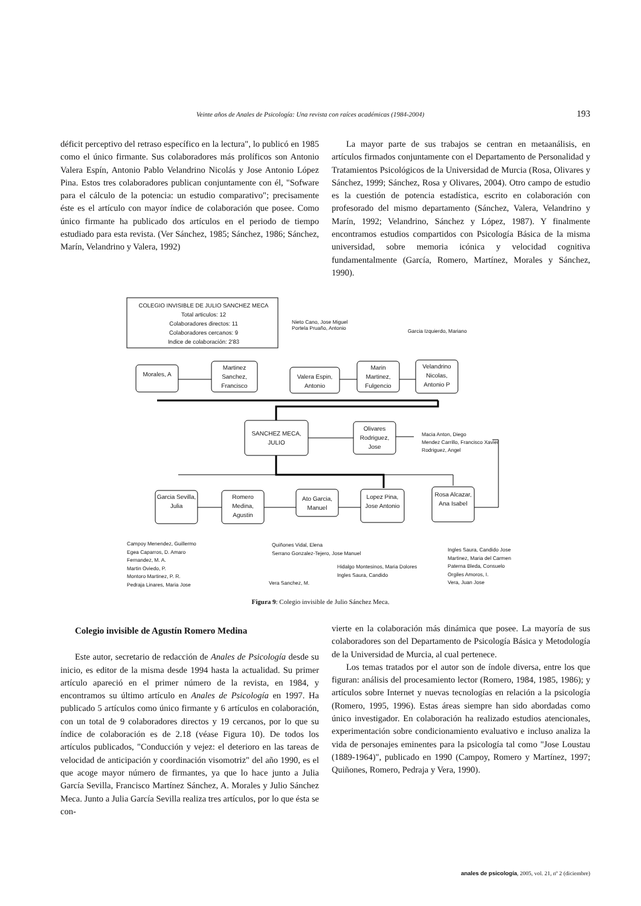Veinte años de Anales de Psicología: Una revista con raíces académicas (1984-2004) 193
déficit perceptivo del retraso específico en la lectura", lo publicó en 1985 como el único firmante. Sus colaboradores más prolíficos son Antonio Valera Espín, Antonio Pablo Velandrino Nicolás y Jose Antonio López Pina. Estos tres colaboradores publican conjuntamente con él, "Sofware para el cálculo de la potencia: un estudio comparativo"; precisamente éste es el artículo con mayor índice de colaboración que posee. Como único firmante ha publicado dos artículos en el periodo de tiempo estudiado para esta revista. (Ver Sánchez, 1985; Sánchez, 1986; Sánchez, Marín, Velandrino y Valera, 1992)
La mayor parte de sus trabajos se centran en metaanálisis, en artículos firmados conjuntamente con el Departamento de Personalidad y Tratamientos Psicológicos de la Universidad de Murcia (Rosa, Olivares y Sánchez, 1999; Sánchez, Rosa y Olivares, 2004). Otro campo de estudio es la cuestión de potencia estadística, escrito en colaboración con profesorado del mismo departamento (Sánchez, Valera, Velandrino y Marín, 1992; Velandrino, Sánchez y López, 1987). Y finalmente encontramos estudios compartidos con Psicología Básica de la misma universidad, sobre memoria icónica y velocidad cognitiva fundamentalmente (García, Romero, Martínez, Morales y Sánchez, 1990).
COLEGIO INVISIBLE DE JULIO SANCHEZ MECA
Total articulos: 12
Colaboradores directos: 11
Colaboradores cercanos: 9
Indice de colaboración: 2'83
Nieto Cano, Jose Miguel
Portela Pruaño, Antonio
Garcia Izquierdo, Mariano
Morales, A
Martinez Sanchez, Francisco
Valera Espin, Antonio
Marin Martinez, Fulgencio
Velandrino Nicolas, Antonio P
SANCHEZ MECA, JULIO
Olivares Rodriguez, Jose
Macia Anton, Diego
Mendez Carrillo, Francisco Xavier
Rodriguez, Angel
Garcia Sevilla, Julia
Romero Medina, Agustin
Ato Garcia, Manuel
Lopez Pina, Jose Antonio
Rosa Alcazar, Ana Isabel
Campoy Menendez, Guillermo
Egea Caparros, D. Amaro
Fernandez, M. A.
Martin Oviedo, P.
Montoro Martinez, P. R.
Pedraja Linares, Maria Jose
Vera Sanchez, M.
Quiñones Vidal, Elena
Serrano Gonzalez-Tejero, Jose Manuel
Hidalgo Montesinos, Maria Dolores
Ingles Saura, Candido
Ingles Saura, Candido Jose
Martinez, Maria del Carmen
Paterna Bleda, Consuelo
Orgiles Amoros, I.
Vera, Juan Jose
Figura 9: Colegio invisible de Julio Sánchez Meca.
Colegio invisible de Agustín Romero Medina
Este autor, secretario de redacción de Anales de Psicología desde su inicio, es editor de la misma desde 1994 hasta la actualidad. Su primer artículo apareció en el primer número de la revista, en 1984, y encontramos su último artículo en Anales de Psicología en 1997. Ha publicado 5 artículos como único firmante y 6 artículos en colaboración, con un total de 9 colaboradores directos y 19 cercanos, por lo que su índice de colaboración es de 2.18 (véase Figura 10). De todos los artículos publicados, "Conducción y vejez: el deterioro en las tareas de velocidad de anticipación y coordinación visomotriz" del año 1990, es el que acoge mayor número de firmantes, ya que lo hace junto a Julia García Sevilla, Francisco Martínez Sánchez, A. Morales y Julio Sánchez Meca. Junto a Julia García Sevilla realiza tres artículos, por lo que ésta se con-
vierte en la colaboración más dinámica que posee. La mayoría de sus colaboradores son del Departamento de Psicología Básica y Metodología de la Universidad de Murcia, al cual pertenece.
Los temas tratados por el autor son de índole diversa, entre los que figuran: análisis del procesamiento lector (Romero, 1984, 1985, 1986); y artículos sobre Internet y nuevas tecnologías en relación a la psicología (Romero, 1995, 1996). Estas áreas siempre han sido abordadas como único investigador. En colaboración ha realizado estudios atencionales, experimentación sobre condicionamiento evaluativo e incluso analiza la vida de personajes eminentes para la psicología tal como "Jose Loustau (1889-1964)", publicado en 1990 (Campoy, Romero y Martínez, 1997; Quiñones, Romero, Pedraja y Vera, 1990).
anales de psicología, 2005, vol. 21, nº 2 (diciembre)